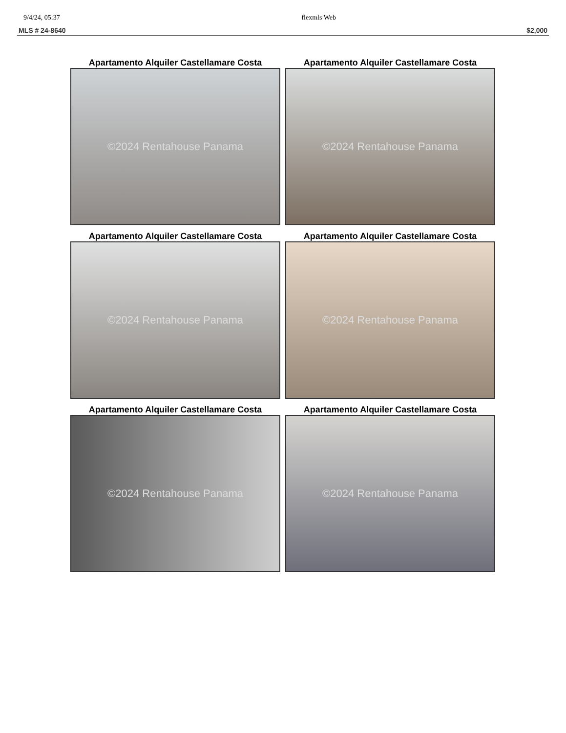9/4/24, 05:37 flexmls Web
MLS # 24-8640 $2,000
Apartamento Alquiler Castellamare Costa
©2024 Rentahouse Panama
Apartamento Alquiler Castellamare Costa
©2024 Rentahouse Panama
Apartamento Alquiler Castellamare Costa
©2024 Rentahouse Panama
Apartamento Alquiler Castellamare Costa
©2024 Rentahouse Panama
Apartamento Alquiler Castellamare Costa
©2024 Rentahouse Panama
Apartamento Alquiler Castellamare Costa
©2024 Rentahouse Panama